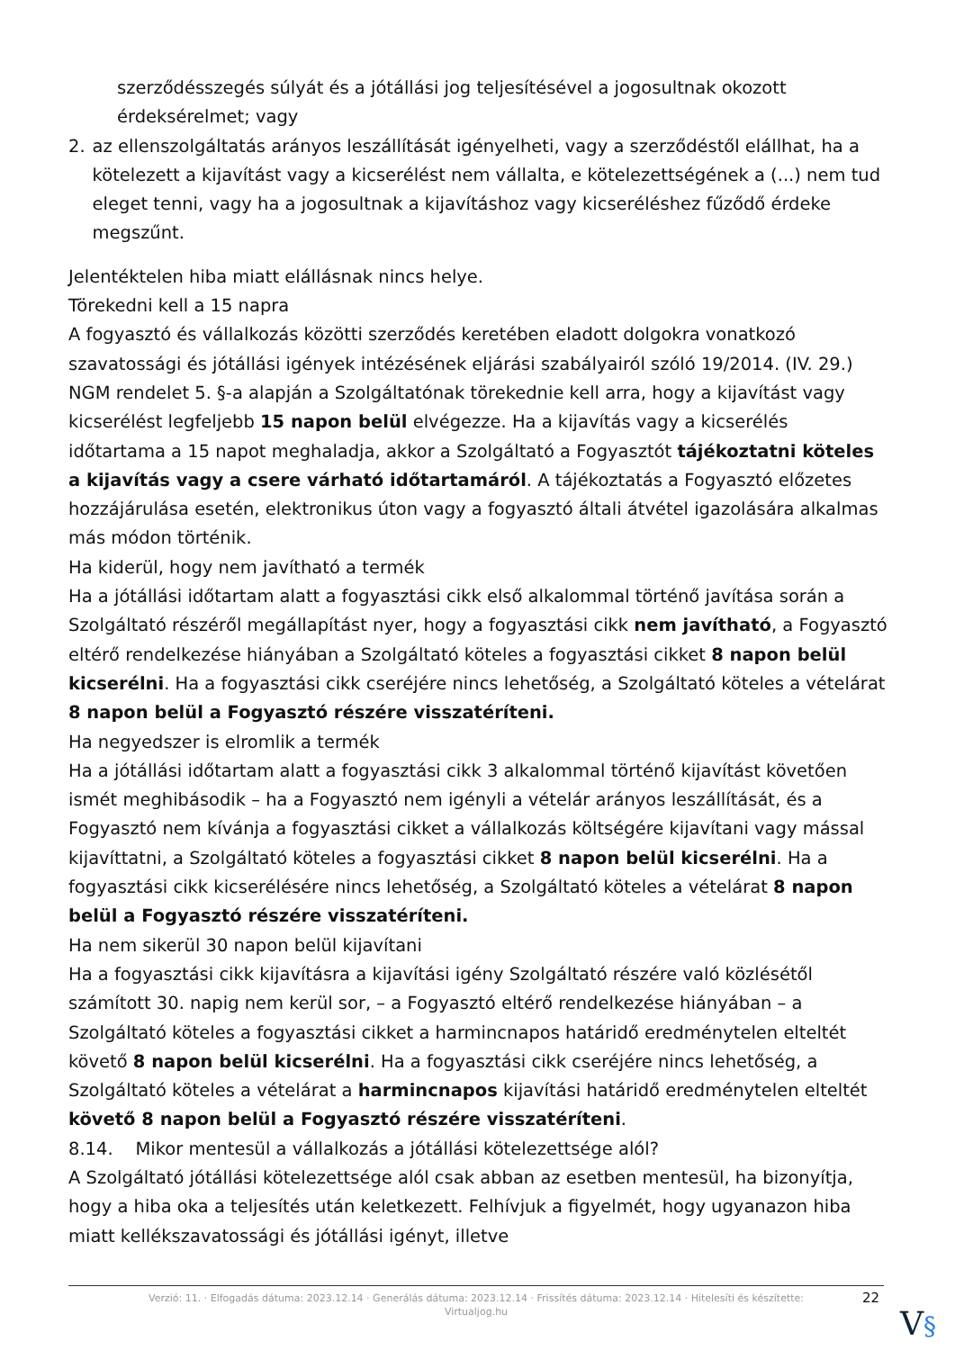szerződésszegés súlyát és a jótállási jog teljesítésével a jogosultnak okozott érdeksérelmet; vagy
2. az ellenszolgáltatás arányos leszállítását igényelheti, vagy a szerződéstől elállhat, ha a kötelezett a kijavítást vagy a kicserélést nem vállalta, e kötelezettségének a (...) nem tud eleget tenni, vagy ha a jogosultnak a kijavításhoz vagy kicseréléshez fűződő érdeke megszűnt.
Jelentéktelen hiba miatt elállásnak nincs helye.
Törekedni kell a 15 napra
A fogyasztó és vállalkozás közötti szerződés keretében eladott dolgokra vonatkozó szavatossági és jótállási igények intézésének eljárási szabályairól szóló 19/2014. (IV. 29.) NGM rendelet 5. §-a alapján a Szolgáltatónak törekednie kell arra, hogy a kijavítást vagy kicserélést legfeljebb 15 napon belül elvégezze. Ha a kijavítás vagy a kicserélés időtartama a 15 napot meghaladja, akkor a Szolgáltató a Fogyasztót tájékoztatni köteles a kijavítás vagy a csere várható időtartamáról. A tájékoztatás a Fogyasztó előzetes hozzájárulása esetén, elektronikus úton vagy a fogyasztó általi átvétel igazolására alkalmas más módon történik.
Ha kiderül, hogy nem javítható a termék
Ha a jótállási időtartam alatt a fogyasztási cikk első alkalommal történő javítása során a Szolgáltató részéről megállapítást nyer, hogy a fogyasztási cikk nem javítható, a Fogyasztó eltérő rendelkezése hiányában a Szolgáltató köteles a fogyasztási cikket 8 napon belül kicserélni. Ha a fogyasztási cikk cseréjére nincs lehetőség, a Szolgáltató köteles a vételárat 8 napon belül a Fogyasztó részére visszatéríteni.
Ha negyedszer is elromlik a termék
Ha a jótállási időtartam alatt a fogyasztási cikk 3 alkalommal történő kijavítást követően ismét meghibásodik – ha a Fogyasztó nem igényli a vételár arányos leszállítását, és a Fogyasztó nem kívánja a fogyasztási cikket a vállalkozás költségére kijavítani vagy mással kijavíttatni, a Szolgáltató köteles a fogyasztási cikket 8 napon belül kicserélni. Ha a fogyasztási cikk kicserélésére nincs lehetőség, a Szolgáltató köteles a vételárat 8 napon belül a Fogyasztó részére visszatéríteni.
Ha nem sikerül 30 napon belül kijavítani
Ha a fogyasztási cikk kijavításra a kijavítási igény Szolgáltató részére való közlésétől számított 30. napig nem kerül sor, – a Fogyasztó eltérő rendelkezése hiányában – a Szolgáltató köteles a fogyasztási cikket a harmincnapos határidő eredménytelen elteltét követő 8 napon belül kicserélni. Ha a fogyasztási cikk cseréjére nincs lehetőség, a Szolgáltató köteles a vételárat a harmincnapos kijavítási határidő eredménytelen elteltét követő 8 napon belül a Fogyasztó részére visszatéríteni.
8.14. Mikor mentesül a vállalkozás a jótállási kötelezettsége alól?
A Szolgáltató jótállási kötelezettsége alól csak abban az esetben mentesül, ha bizonyítja, hogy a hiba oka a teljesítés után keletkezett. Felhívjuk a figyelmét, hogy ugyanazon hiba miatt kellékszavatossági és jótállási igényt, illetve
Verzió: 11. · Elfogadás dátuma: 2023.12.14 · Generálás dátuma: 2023.12.14 · Frissítés dátuma: 2023.12.14 · Hitelesíti és készítette:
Virtualjog.hu
22
V§